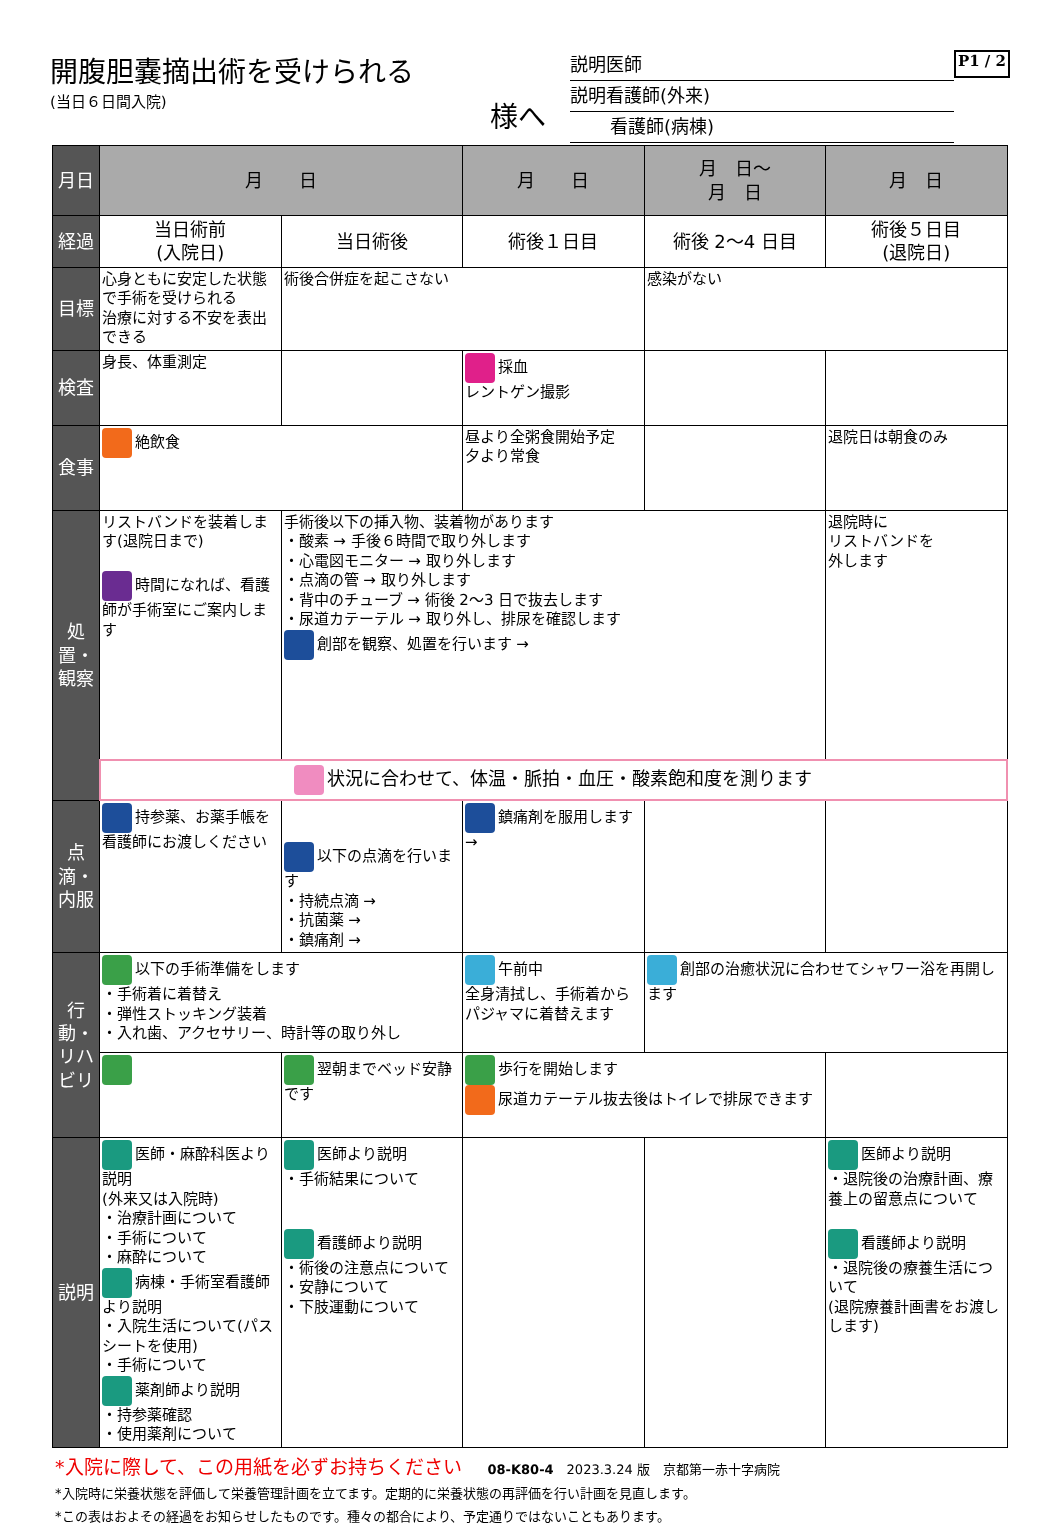開腹胆嚢摘出術を受けられる
(当日６日間入院)
様へ
説明医師
説明看護師(外来)
看護師(病棟)
P1 / 2
| 月日 | 月 日 | | 月 日 | 月 日～ 月 日 | 月 日 |
| 経過 | 当日術前 (入院日) | 当日術後 | 術後１日目 | 術後 2～4 日目 | 術後５日目 (退院日) |
| 目標 | 心身ともに安定した状態で手術を受けられる 治療に対する不安を表出できる | 術後合併症を起こさない | | 感染がない | |
| 検査 | 身長、体重測定 | | 採血 レントゲン撮影 | | |
| 食事 | 絶飲食 | | 昼より全粥食開始予定 夕より常食 | | 退院日は朝食のみ |
| 処置・観察 | リストバンドを装着します(退院日まで) 時間になれば、看護師が手術室にご案内します | 手術後以下の挿入物、装着物があります ・酸素 → 手後６時間で取り外します ・心電図モニター → 取り外します ・点滴の管 → 取り外します ・背中のチューブ → 術後 2～3 日で抜去します ・尿道カテーテル → 取り外し、排尿を確認します 創部を観察、処置を行います → | | | 退院時に リストバンドを 外します |
| | 状況に合わせて、体温・脈拍・血圧・酸素飽和度を測ります | | | | |
| 点滴・内服 | 持参薬、お薬手帳を看護師にお渡しください | 以下の点滴を行います ・持続点滴 → ・抗菌薬 → ・鎮痛剤 → | 鎮痛剤を服用します → | | |
| 行動・リハビリ | 以下の手術準備をします ・手術着に着替え ・弾性ストッキング装着 ・入れ歯、アクセサリー、時計等の取り外し | | 午前中 全身清拭し、手術着からパジャマに着替えます | 創部の治癒状況に合わせてシャワー浴を再開します | |
| | | 翌朝までベッド安静です | 歩行を開始します 尿道カテーテル抜去後はトイレで排尿できます | | |
| 説明 | 医師・麻酔科医より説明 (外来又は入院時) ・治療計画について ・手術について ・麻酔について 病棟・手術室看護師より説明 ・入院生活について(パスシートを使用) ・手術について 薬剤師より説明 ・持参薬確認 ・使用薬剤について | 医師より説明 ・手術結果について 看護師より説明 ・術後の注意点について ・安静について ・下肢運動について | | | 医師より説明 ・退院後の治療計画、療養上の留意点について 看護師より説明 ・退院後の療養生活について (退院療養計画書をお渡しします) |
*入院に際して、この用紙を必ずお持ちください　　08-K80-4　2023.3.24 版　京都第一赤十字病院
*入院時に栄養状態を評価して栄養管理計画を立てます。定期的に栄養状態の再評価を行い計画を見直します。
*この表はおよその経過をお知らせしたものです。種々の都合により、予定通りではないこともあります。